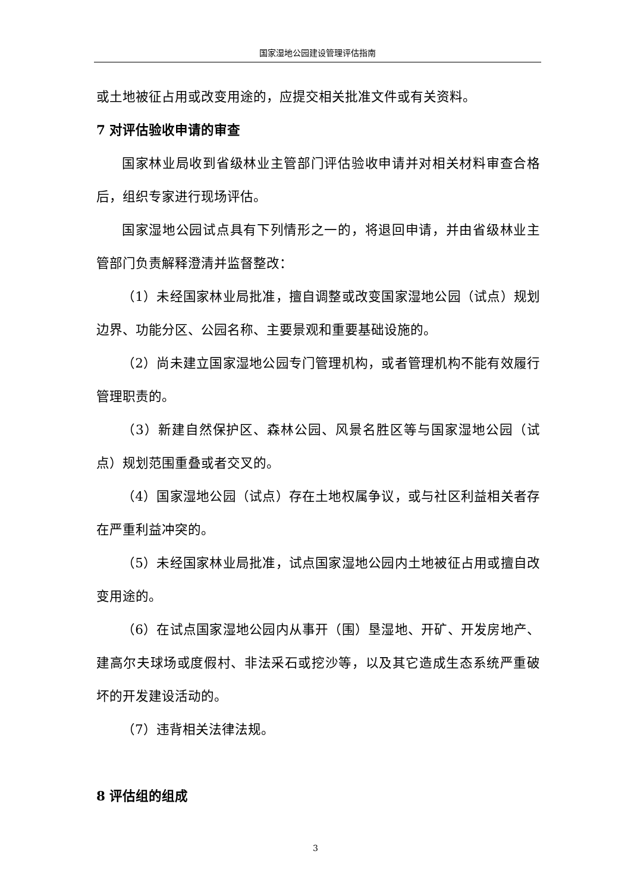国家湿地公园建设管理评估指南
或土地被征占用或改变用途的，应提交相关批准文件或有关资料。
7 对评估验收申请的审查
国家林业局收到省级林业主管部门评估验收申请并对相关材料审查合格后，组织专家进行现场评估。
国家湿地公园试点具有下列情形之一的，将退回申请，并由省级林业主管部门负责解释澄清并监督整改：
（1）未经国家林业局批准，擅自调整或改变国家湿地公园（试点）规划边界、功能分区、公园名称、主要景观和重要基础设施的。
（2）尚未建立国家湿地公园专门管理机构，或者管理机构不能有效履行管理职责的。
（3）新建自然保护区、森林公园、风景名胜区等与国家湿地公园（试点）规划范围重叠或者交叉的。
（4）国家湿地公园（试点）存在土地权属争议，或与社区利益相关者存在严重利益冲突的。
（5）未经国家林业局批准，试点国家湿地公园内土地被征占用或擅自改变用途的。
（6）在试点国家湿地公园内从事开（围）垦湿地、开矿、开发房地产、建高尔夫球场或度假村、非法采石或挖沙等，以及其它造成生态系统严重破坏的开发建设活动的。
（7）违背相关法律法规。
8 评估组的组成
3